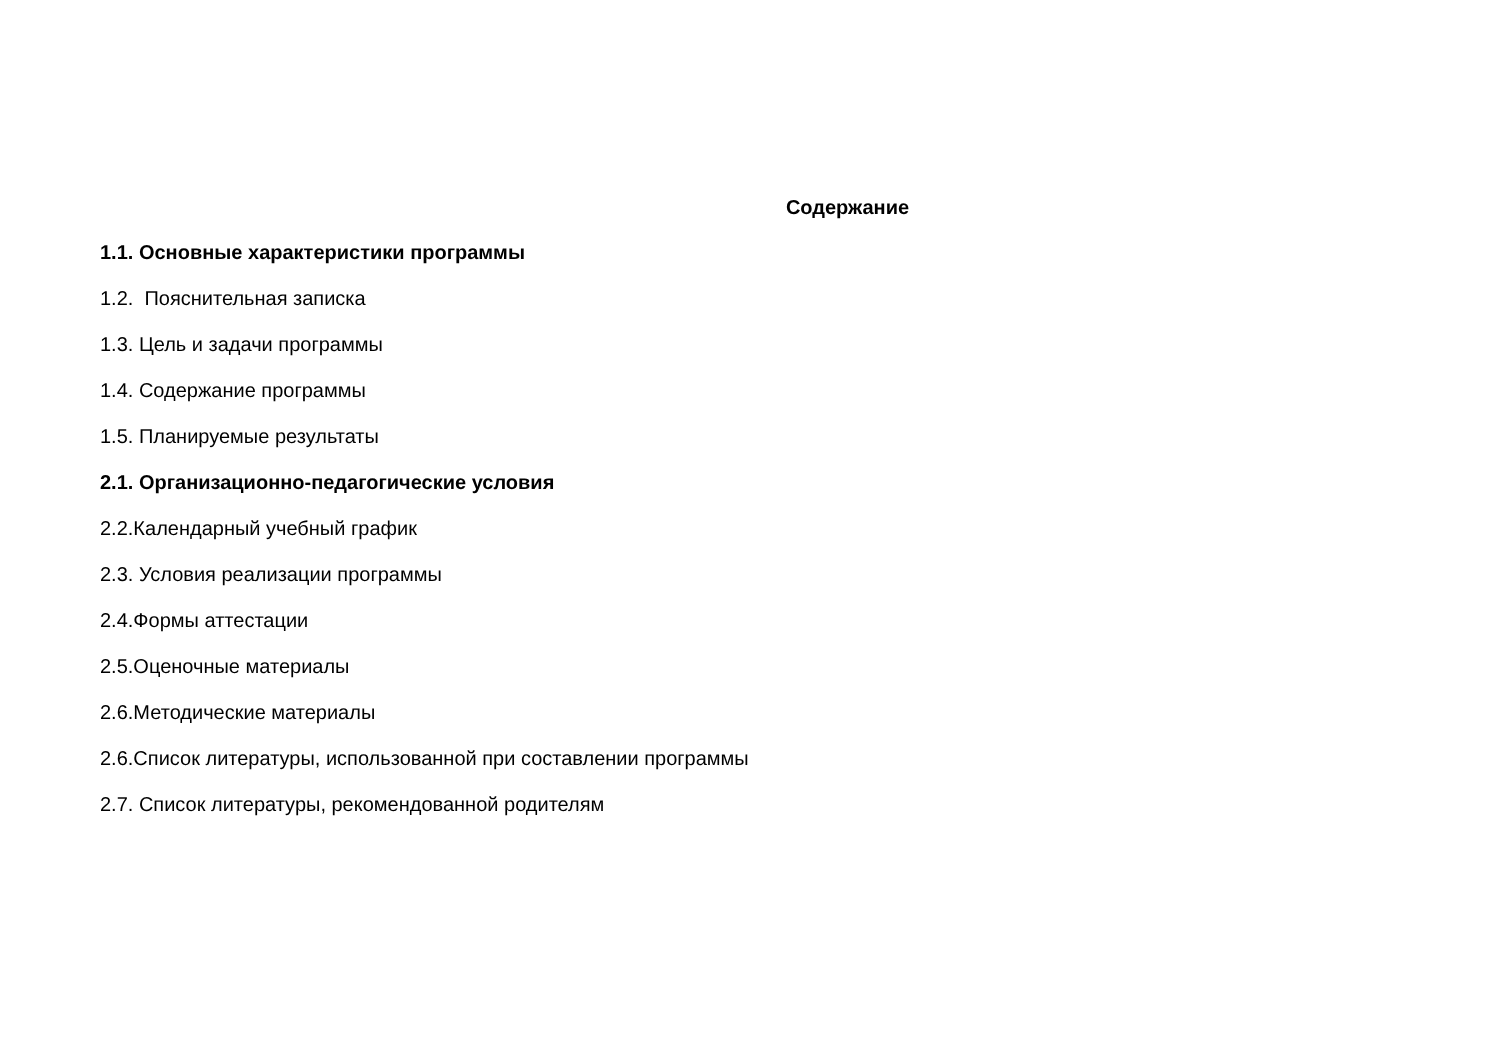Содержание
1.1. Основные характеристики программы
1.2. Пояснительная записка
1.3. Цель и задачи программы
1.4. Содержание программы
1.5. Планируемые результаты
2.1. Организационно-педагогические условия
2.2.Календарный учебный график
2.3. Условия реализации программы
2.4.Формы аттестации
2.5.Оценочные материалы
2.6.Методические материалы
2.6.Список литературы, использованной при составлении программы
2.7. Список литературы, рекомендованной родителям